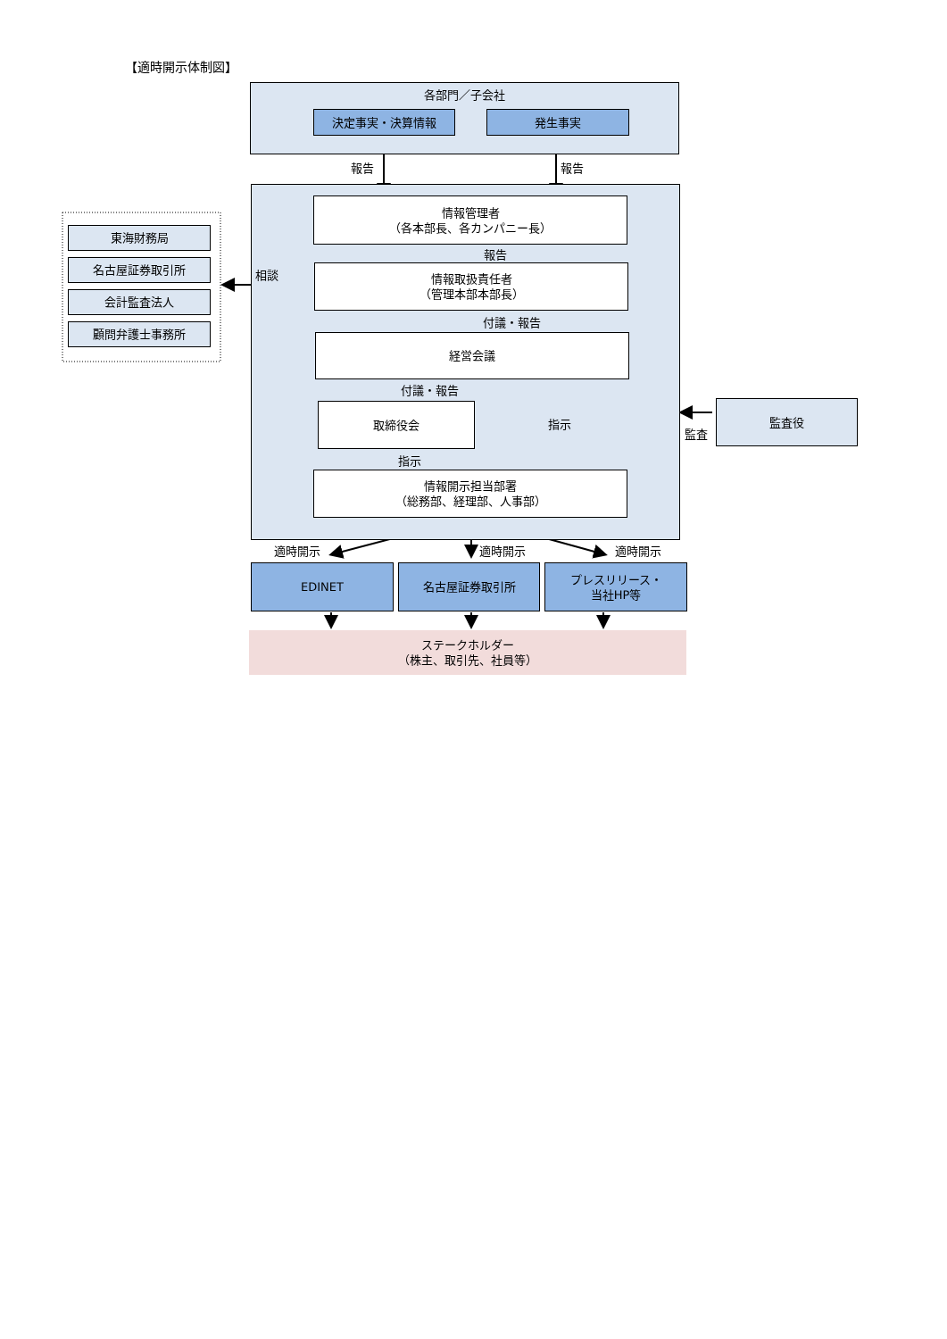【適時開示体制図】
各部門／子会社
決定事実・決算情報 発生事実
報告 報告
情報管理者
（各本部長、各カンパニー長）
報告
情報取扱責任者
（管理本部本部長）
相談
付議・報告
経営会議
付議・報告
取締役会
指示
指示
情報開示担当部署
（総務部、経理部、人事部）
東海財務局
名古屋証券取引所
会計監査法人
顧問弁護士事務所
監査役
監査
適時開示 適時開示 適時開示
EDINET 名古屋証券取引所
プレスリリース・
当社HP等
ステークホルダー
（株主、取引先、社員等）